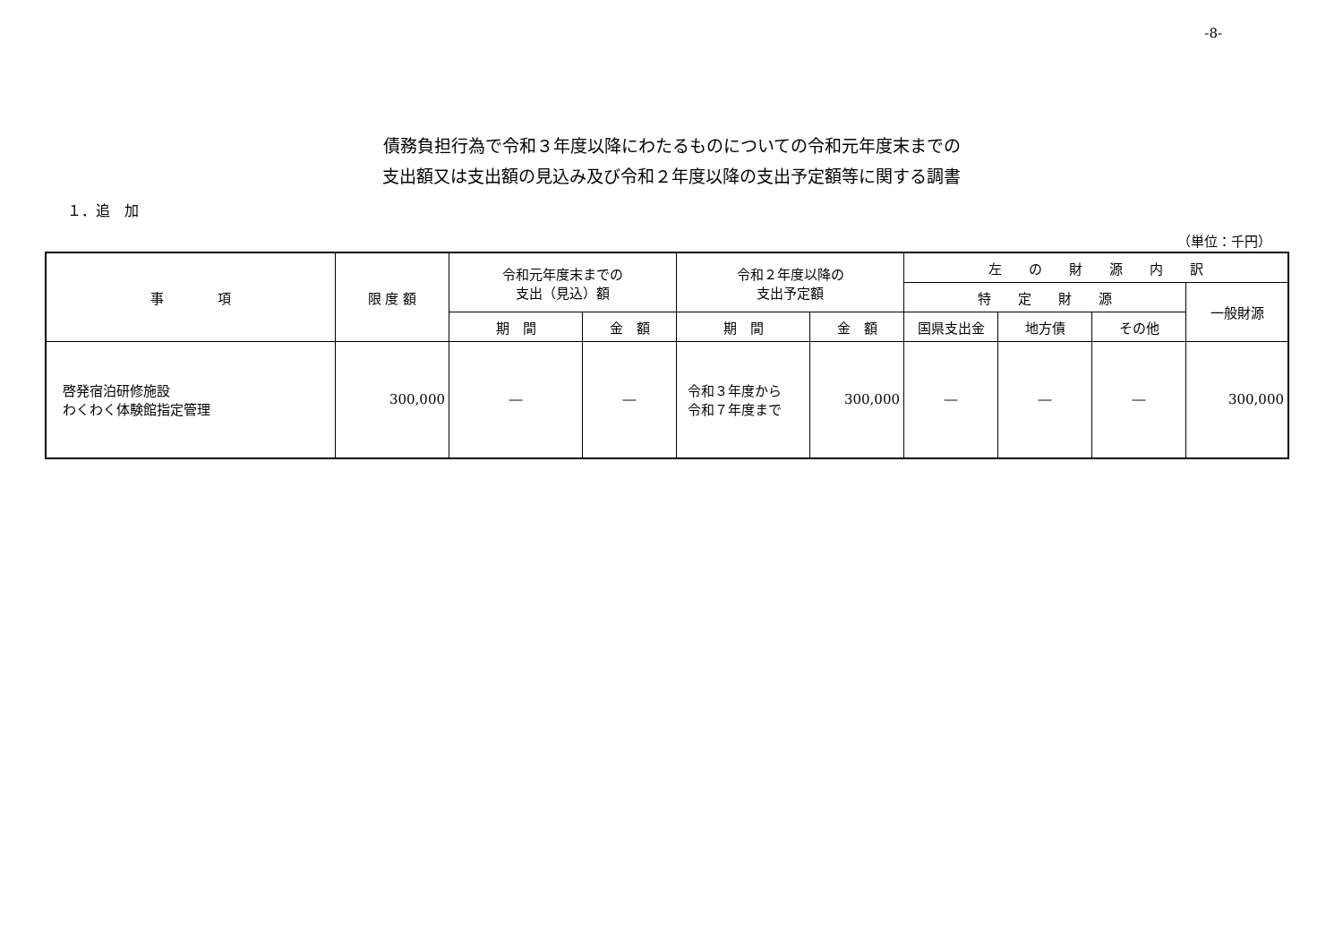-8-
債務負担行為で令和３年度以降にわたるものについての令和元年度末までの
支出額又は支出額の見込み及び令和２年度以降の支出予定額等に関する調書
１．追　加
（単位：千円）
| 事 項 | 限 度 額 | 令和元年度末までの 支出（見込）額 | | 令和２年度以降の 支出予定額 | | 左 の 財 源 内 訳 | | | |
| --- | --- | --- | --- | --- | --- | --- | --- | --- | --- |
| | | | | | | 特 定 財 源 | | | 一般財源 |
| | | 期 間 | 金 額 | 期 間 | 金 額 | 国県支出金 | 地方債 | その他 | |
| 啓発宿泊研修施設 わくわく体験館指定管理 | 300,000 | ― | ― | 令和３年度から 令和７年度まで | 300,000 | ― | ― | ― | 300,000 |